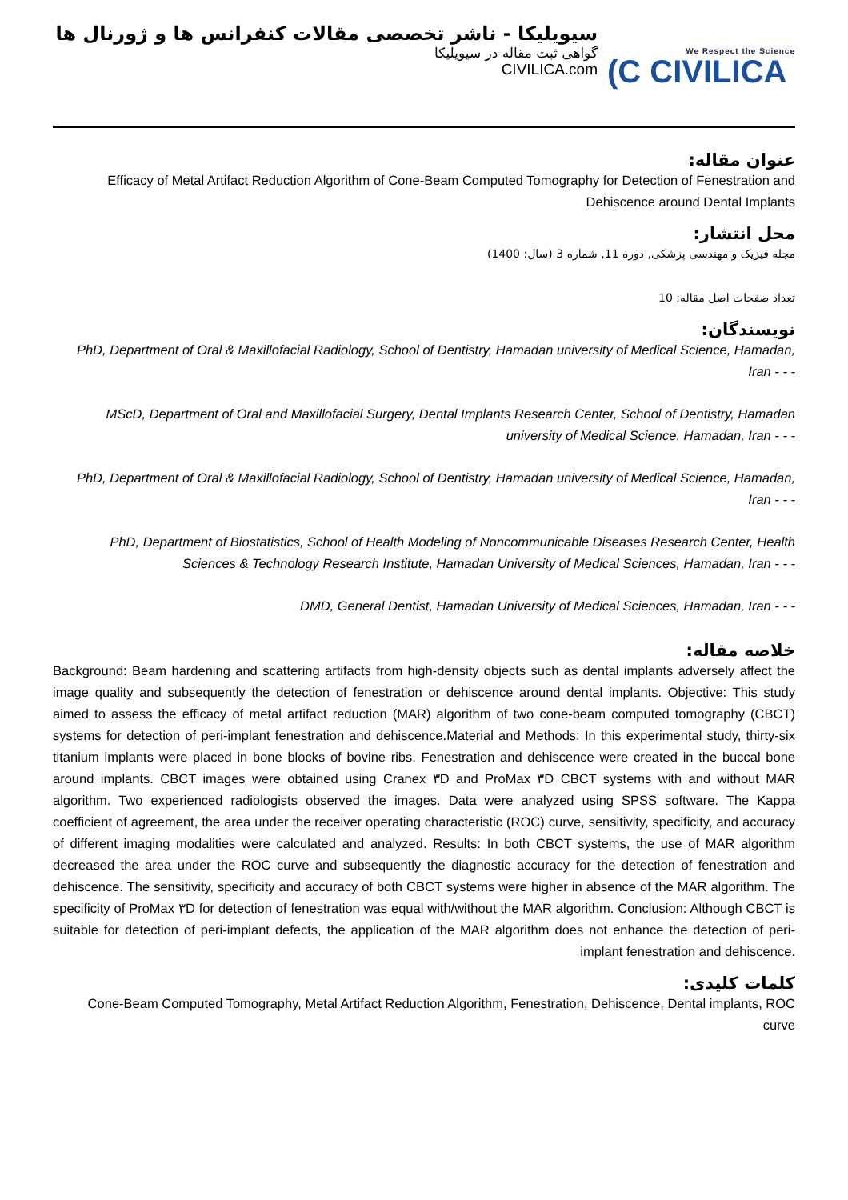سیویلیکا - ناشر تخصصی مقالات کنفرانس ها و ژورنال ها
گواهی ثبت مقاله در سیویلیکا
CIVILICA.com
We Respect the Science
(C CIVILICA
عنوان مقاله:
Efficacy of Metal Artifact Reduction Algorithm of Cone-Beam Computed Tomography for Detection of Fenestration and Dehiscence around Dental Implants
محل انتشار:
مجله فیزیک و مهندسی پزشکی, دوره 11, شماره 3 (سال: 1400)
تعداد صفحات اصل مقاله: 10
نویسندگان:
PhD, Department of Oral & Maxillofacial Radiology, School of Dentistry, Hamadan university of Medical Science, Hamadan, Iran - - -
MScD, Department of Oral and Maxillofacial Surgery, Dental Implants Research Center, School of Dentistry, Hamadan university of Medical Science. Hamadan, Iran - - -
PhD, Department of Oral & Maxillofacial Radiology, School of Dentistry, Hamadan university of Medical Science, Hamadan, Iran - - -
PhD, Department of Biostatistics, School of Health Modeling of Noncommunicable Diseases Research Center, Health Sciences & Technology Research Institute, Hamadan University of Medical Sciences, Hamadan, Iran - - -
DMD, General Dentist, Hamadan University of Medical Sciences, Hamadan, Iran - - -
خلاصه مقاله:
Background: Beam hardening and scattering artifacts from high-density objects such as dental implants adversely affect the image quality and subsequently the detection of fenestration or dehiscence around dental implants. Objective: This study aimed to assess the efficacy of metal artifact reduction (MAR) algorithm of two cone-beam computed tomography (CBCT) systems for detection of peri-implant fenestration and dehiscence.Material and Methods: In this experimental study, thirty-six titanium implants were placed in bone blocks of bovine ribs. Fenestration and dehiscence were created in the buccal bone around implants. CBCT images were obtained using Cranex ۳D and ProMax ۳D CBCT systems with and without MAR algorithm. Two experienced radiologists observed the images. Data were analyzed using SPSS software. The Kappa coefficient of agreement, the area under the receiver operating characteristic (ROC) curve, sensitivity, specificity, and accuracy of different imaging modalities were calculated and analyzed. Results: In both CBCT systems, the use of MAR algorithm decreased the area under the ROC curve and subsequently the diagnostic accuracy for the detection of fenestration and dehiscence. The sensitivity, specificity and accuracy of both CBCT systems were higher in absence of the MAR algorithm. The specificity of ProMax ۳D for detection of fenestration was equal with/without the MAR algorithm. Conclusion: Although CBCT is suitable for detection of peri-implant defects, the application of the MAR algorithm does not enhance the detection of peri-implant fenestration and dehiscence.
کلمات کلیدی:
Cone-Beam Computed Tomography, Metal Artifact Reduction Algorithm, Fenestration, Dehiscence, Dental implants, ROC curve